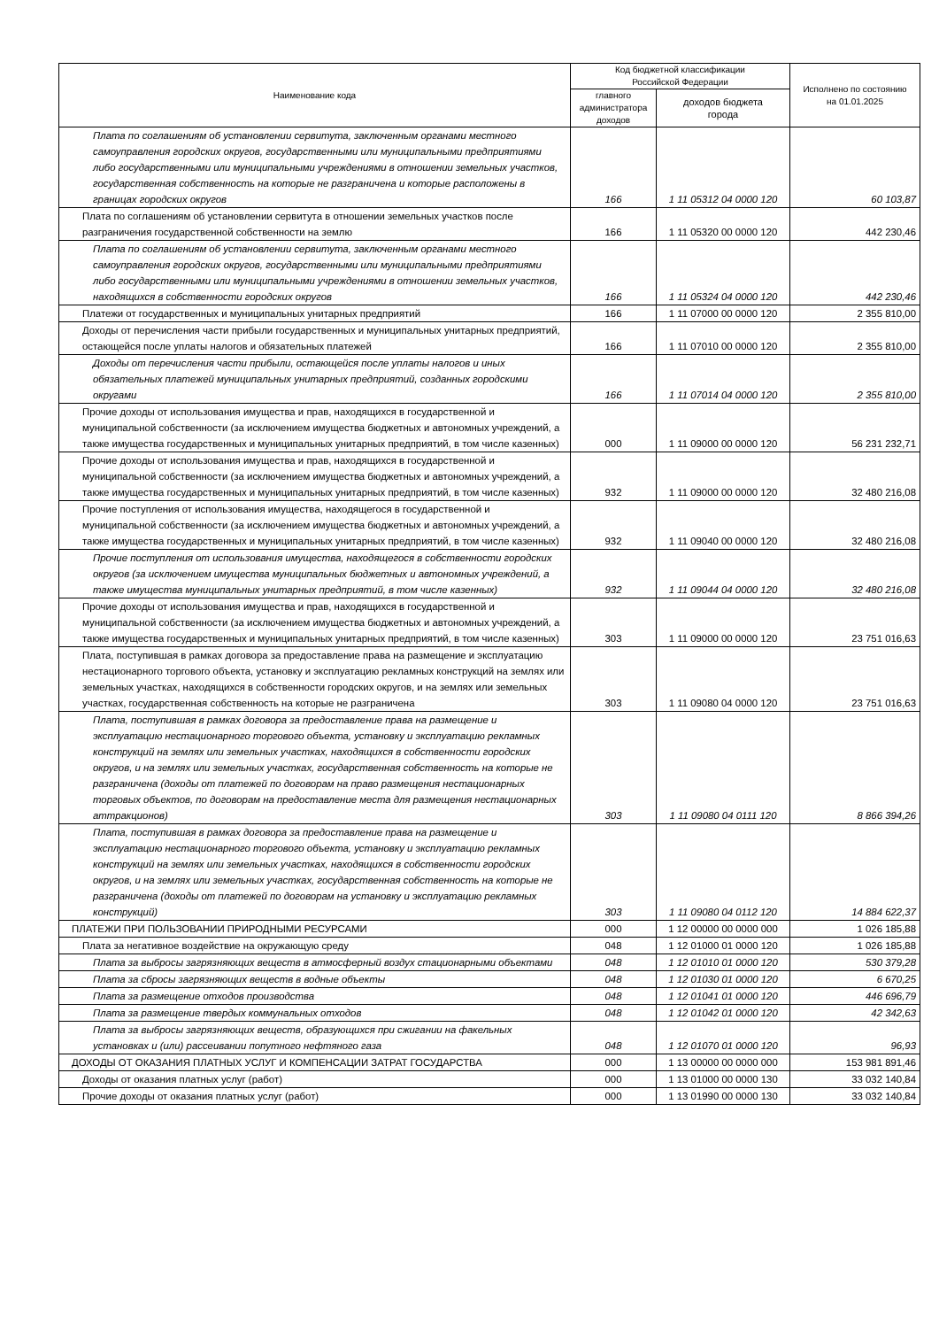| Наименование кода | Код бюджетной классификации Российской Федерации | | Исполнено по состоянию на 01.01.2025 |
| --- | --- | --- | --- |
| | главного администратора доходов | доходов бюджета города | |
| Плата по соглашениям об установлении сервитута, заключенным органами местного самоуправления городских округов, государственными или муниципальными предприятиями либо государственными или муниципальными учреждениями в отношении земельных участков, государственная собственность на которые не разграничена и которые расположены в границах городских округов | 166 | 1 11 05312 04 0000 120 | 60 103,87 |
| Плата по соглашениям об установлении сервитута в отношении земельных участков после разграничения государственной собственности на землю | 166 | 1 11 05320 00 0000 120 | 442 230,46 |
| Плата по соглашениям об установлении сервитута, заключенным органами местного самоуправления городских округов, государственными или муниципальными предприятиями либо государственными или муниципальными учреждениями в отношении земельных участков, находящихся в собственности городских округов | 166 | 1 11 05324 04 0000 120 | 442 230,46 |
| Платежи от государственных и муниципальных унитарных предприятий | 166 | 1 11 07000 00 0000 120 | 2 355 810,00 |
| Доходы от перечисления части прибыли государственных и муниципальных унитарных предприятий, остающейся после уплаты налогов и обязательных платежей | 166 | 1 11 07010 00 0000 120 | 2 355 810,00 |
| Доходы от перечисления части прибыли, остающейся после уплаты налогов и иных обязательных платежей муниципальных унитарных предприятий, созданных городскими округами | 166 | 1 11 07014 04 0000 120 | 2 355 810,00 |
| Прочие доходы от использования имущества и прав, находящихся в государственной и муниципальной собственности (за исключением имущества бюджетных и автономных учреждений, а также имущества государственных и муниципальных унитарных предприятий, в том числе казенных) | 000 | 1 11 09000 00 0000 120 | 56 231 232,71 |
| Прочие доходы от использования имущества и прав, находящихся в государственной и муниципальной собственности (за исключением имущества бюджетных и автономных учреждений, а также имущества государственных и муниципальных унитарных предприятий, в том числе казенных) | 932 | 1 11 09000 00 0000 120 | 32 480 216,08 |
| Прочие поступления от использования имущества, находящегося в государственной и муниципальной собственности (за исключением имущества бюджетных и автономных учреждений, а также имущества государственных и муниципальных унитарных предприятий, в том числе казенных) | 932 | 1 11 09040 00 0000 120 | 32 480 216,08 |
| Прочие поступления от использования имущества, находящегося в собственности городских округов (за исключением имущества муниципальных бюджетных и автономных учреждений, а также имущества муниципальных унитарных предприятий, в том числе казенных) | 932 | 1 11 09044 04 0000 120 | 32 480 216,08 |
| Прочие доходы от использования имущества и прав, находящихся в государственной и муниципальной собственности (за исключением имущества бюджетных и автономных учреждений, а также имущества государственных и муниципальных унитарных предприятий, в том числе казенных) | 303 | 1 11 09000 00 0000 120 | 23 751 016,63 |
| Плата, поступившая в рамках договора за предоставление права на размещение и эксплуатацию нестационарного торгового объекта, установку и эксплуатацию рекламных конструкций на землях или земельных участках, находящихся в собственности городских округов, и на землях или земельных участках, государственная собственность на которые не разграничена | 303 | 1 11 09080 04 0000 120 | 23 751 016,63 |
| Плата, поступившая в рамках договора за предоставление права на размещение и эксплуатацию нестационарного торгового объекта, установку и эксплуатацию рекламных конструкций на землях или земельных участках, находящихся в собственности городских округов, и на землях или земельных участках, государственная собственность на которые не разграничена (доходы от платежей по договорам на право размещения нестационарных торговых объектов, по договорам на предоставление места для размещения нестационарных аттракционов) | 303 | 1 11 09080 04 0111 120 | 8 866 394,26 |
| Плата, поступившая в рамках договора за предоставление права на размещение и эксплуатацию нестационарного торгового объекта, установку и эксплуатацию рекламных конструкций на землях или земельных участках, находящихся в собственности городских округов, и на землях или земельных участках, государственная собственность на которые не разграничена (доходы от платежей по договорам на установку и эксплуатацию рекламных конструкций) | 303 | 1 11 09080 04 0112 120 | 14 884 622,37 |
| ПЛАТЕЖИ ПРИ ПОЛЬЗОВАНИИ ПРИРОДНЫМИ РЕСУРСАМИ | 000 | 1 12 00000 00 0000 000 | 1 026 185,88 |
| Плата за негативное воздействие на окружающую среду | 048 | 1 12 01000 01 0000 120 | 1 026 185,88 |
| Плата за выбросы загрязняющих веществ в атмосферный воздух стационарными объектами | 048 | 1 12 01010 01 0000 120 | 530 379,28 |
| Плата за сбросы загрязняющих веществ в водные объекты | 048 | 1 12 01030 01 0000 120 | 6 670,25 |
| Плата за размещение отходов производства | 048 | 1 12 01041 01 0000 120 | 446 696,79 |
| Плата за размещение твердых коммунальных отходов | 048 | 1 12 01042 01 0000 120 | 42 342,63 |
| Плата за выбросы загрязняющих веществ, образующихся при сжигании на факельных установках и (или) рассеивании попутного нефтяного газа | 048 | 1 12 01070 01 0000 120 | 96,93 |
| ДОХОДЫ ОТ ОКАЗАНИЯ ПЛАТНЫХ УСЛУГ И КОМПЕНСАЦИИ ЗАТРАТ ГОСУДАРСТВА | 000 | 1 13 00000 00 0000 000 | 153 981 891,46 |
| Доходы от оказания платных услуг (работ) | 000 | 1 13 01000 00 0000 130 | 33 032 140,84 |
| Прочие доходы от оказания платных услуг (работ) | 000 | 1 13 01990 00 0000 130 | 33 032 140,84 |